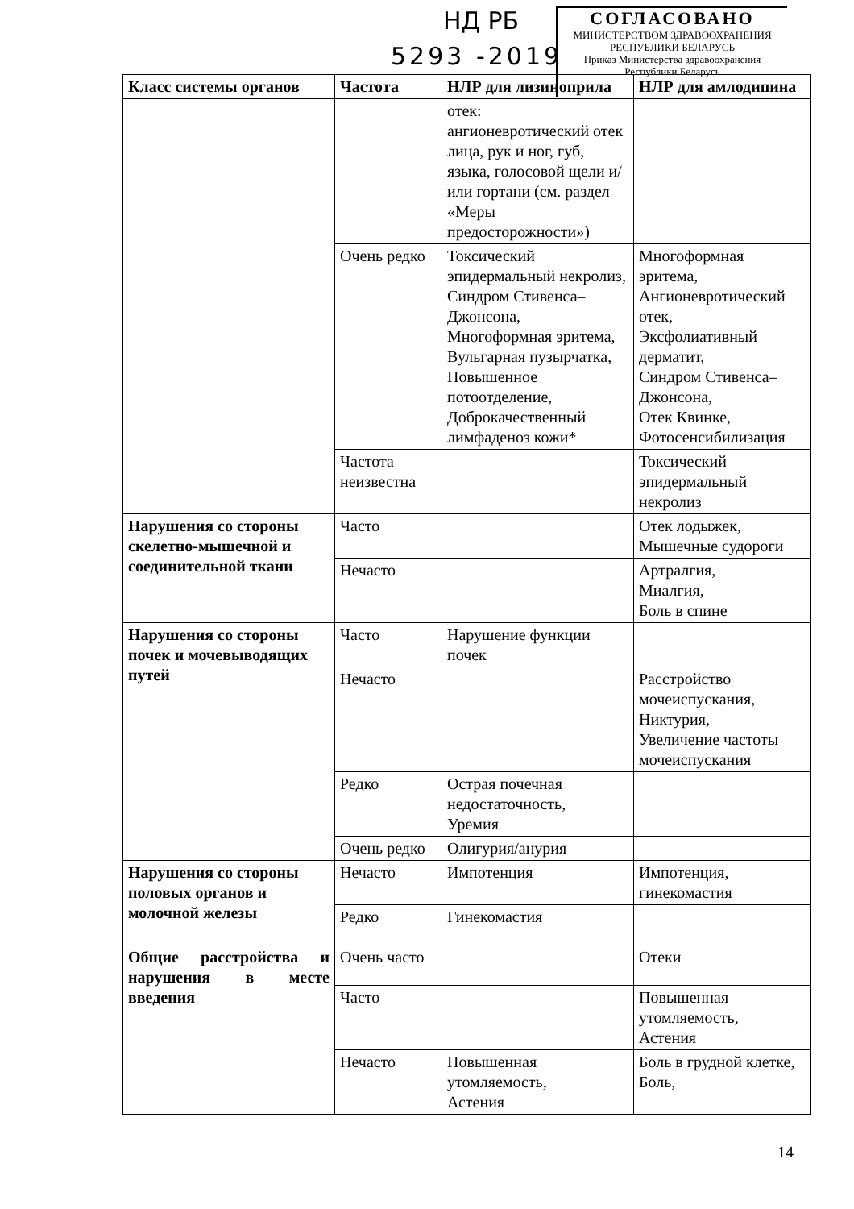НД РБ
5293 -2019
СОГЛАСОВАНО
МИНИСТЕРСТВОМ ЗДРАВООХРАНЕНИЯ
РЕСПУБЛИКИ БЕЛАРУСЬ
Приказ Министерства здравоохранения
Республики Беларусь
| Класс системы органов | Частота | НЛР для лизиноприла | НЛР для амлодипина |
| --- | --- | --- | --- |
| | | отек: ангионевротический отек лица, рук и ног, губ, языка, голосовой щели и/или гортани (см. раздел «Меры предосторожности») | |
| | Очень редко | Токсический эпидермальный некролиз, Синдром Стивенса–Джонсона, Многоформная эритема, Вульгарная пузырчатка, Повышенное потоотделение, Доброкачественный лимфаденоз кожи* | Многоформная эритема, Ангионевротический отек, Эксфолиативный дерматит, Синдром Стивенса–Джонсона, Отек Квинке, Фотосенсибилизация |
| | Частота неизвестна | | Токсический эпидермальный некролиз |
| Нарушения со стороны скелетно-мышечной и соединительной ткани | Часто | | Отек лодыжек, Мышечные судороги |
| | Нечасто | | Артралгия, Миалгия, Боль в спине |
| Нарушения со стороны почек и мочевыводящих путей | Часто | Нарушение функции почек | |
| | Нечасто | | Расстройство мочеиспускания, Никтурия, Увеличение частоты мочеиспускания |
| | Редко | Острая почечная недостаточность, Уремия | |
| | Очень редко | Олигурия/анурия | |
| Нарушения со стороны половых органов и молочной железы | Нечасто | Импотенция | Импотенция, гинекомастия |
| | Редко | Гинекомастия | |
| Общие расстройства и нарушения в месте введения | Очень часто | | Отеки |
| | Часто | | Повышенная утомляемость, Астения |
| | Нечасто | Повышенная утомляемость, Астения | Боль в грудной клетке, Боль, |
14